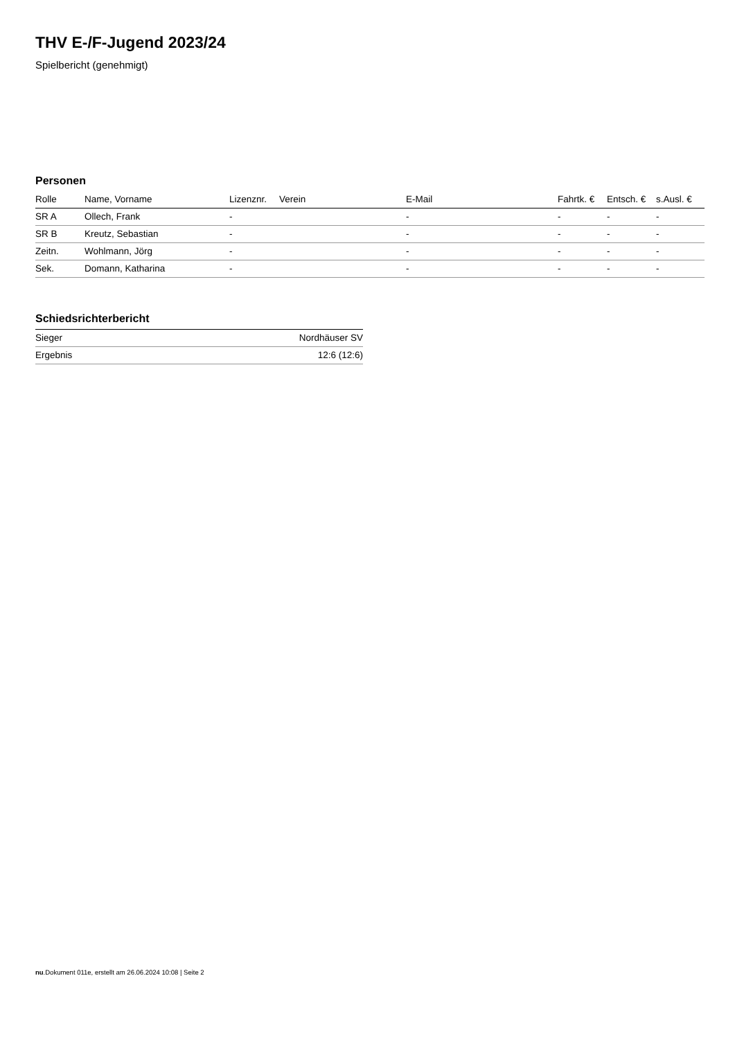THV E-/F-Jugend 2023/24
Spielbericht (genehmigt)
Personen
| Rolle | Name, Vorname | Lizenznr. | Verein | E-Mail | Fahrtk. € | Entsch. € | s.Ausl. € |
| --- | --- | --- | --- | --- | --- | --- | --- |
| SR A | Ollech, Frank | - | | - | - | - | - |
| SR B | Kreutz, Sebastian | - | | - | - | - | - |
| Zeitn. | Wohlmann, Jörg | - | | - | - | - | - |
| Sek. | Domann, Katharina | - | | - | - | - | - |
Schiedsrichterbericht
| Sieger | Nordhäuser SV |
| Ergebnis | 12:6 (12:6) |
nu.Dokument 011e, erstellt am 26.06.2024 10:08 | Seite 2